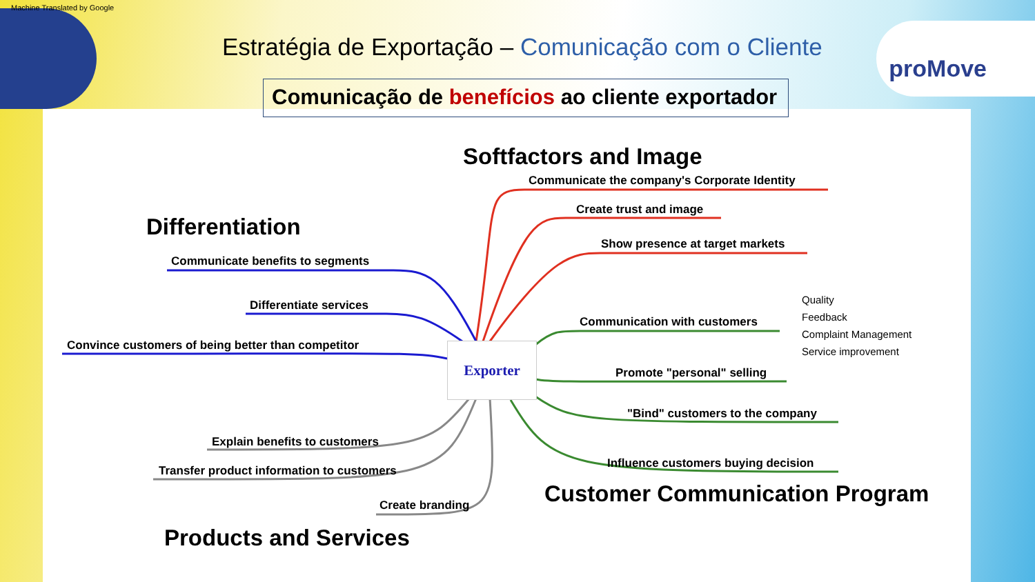Machine Translated by Google
Estratégia de Exportação – Comunicação com o Cliente
proMove
Comunicação de benefícios ao cliente exportador
Softfactors and Image
Communicate the company's Corporate Identity
Create trust and image
Show presence at target markets
Differentiation
Communicate benefits to segments
Differentiate services
Convince customers of being better than competitor Exporter
Communication with customers
Quality
Feedback
Complaint Management
Service improvement
Promote "personal" selling
"Bind" customers to the company
Influence customers buying decision
Customer Communication Program
Explain benefits to customers
Transfer product information to customers
Create branding
Products and Services